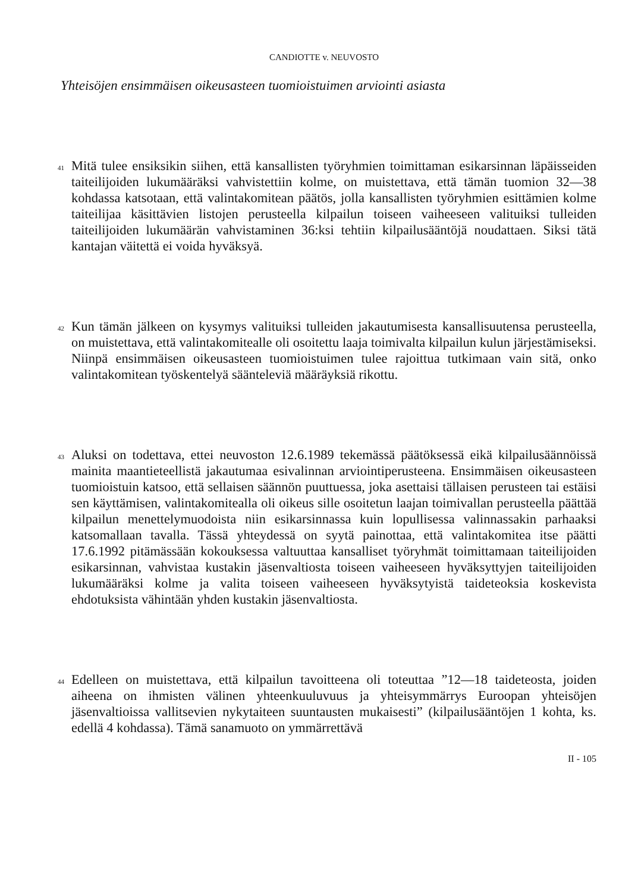CANDIOTTE v. NEUVOSTO
Yhteisöjen ensimmäisen oikeusasteen tuomioistuimen arviointi asiasta
41
Mitä tulee ensiksikin siihen, että kansallisten työryhmien toimittaman esikarsinnan läpäisseiden taiteilijoiden lukumääräksi vahvistettiin kolme, on muistettava, että tämän tuomion 32—38 kohdassa katsotaan, että valintakomitean päätös, jolla kansallisten työryhmien esittämien kolme taiteilijaa käsittävien listojen perusteella kilpailun toiseen vaiheeseen valituiksi tulleiden taiteilijoiden lukumäärän vahvistaminen 36:ksi tehtiin kilpailusääntöjä noudattaen. Siksi tätä kantajan väitettä ei voida hyväksyä.
42
Kun tämän jälkeen on kysymys valituiksi tulleiden jakautumisesta kansallisuutensa perusteella, on muistettava, että valintakomitealle oli osoitettu laaja toimivalta kilpailun kulun järjestämiseksi. Niinpä ensimmäisen oikeusasteen tuomioistuimen tulee rajoittua tutkimaan vain sitä, onko valintakomitean työskentelyä sääntele­viä määräyksiä rikottu.
43
Aluksi on todettava, ettei neuvoston 12.6.1989 tekemässä päätöksessä eikä kilpailusäännöissä mainita maantieteellistä jakautumaa esivalinnan arviointiperusteena. Ensimmäisen oikeusasteen tuomioistuin katsoo, että sellaisen säännön puuttuessa, joka asettaisi tällaisen perusteen tai estäisi sen käyttämisen, valintakomitealla oli oikeus sille osoitetun laajan toimivallan perusteella päättää kilpailun menettelymuodoista niin esikarsinnassa kuin lopullisessa valinnassakin parhaaksi katsomallaan tavalla. Tässä yhteydessä on syytä painottaa, että valintakomitea itse päätti 17.6.1992 pitämässään kokouksessa valtuuttaa kansalliset työryhmät toimittamaan taiteilijoiden esikarsinnan, vahvistaa kustakin jäsenvaltiosta toiseen vaiheeseen hyväksyttyjen taiteilijoiden lukumääräksi kolme ja valita toiseen vaiheeseen hyväksytyistä taideteoksia koskevista ehdotuksista vähintään yhden kustakin jäsenvaltiosta.
44
Edelleen on muistettava, että kilpailun tavoitteena oli toteuttaa ”12—18 taideteosta, joiden aiheena on ihmisten välinen yhteenkuuluvuus ja yhteisymmärrys Euroopan yhteisöjen jäsenvaltioissa vallitsevien nykytaiteen suuntausten mukaisesti” (kilpailusääntöjen 1 kohta, ks. edellä 4 kohdassa). Tämä sanamuoto on ymmärrettävä
II - 105